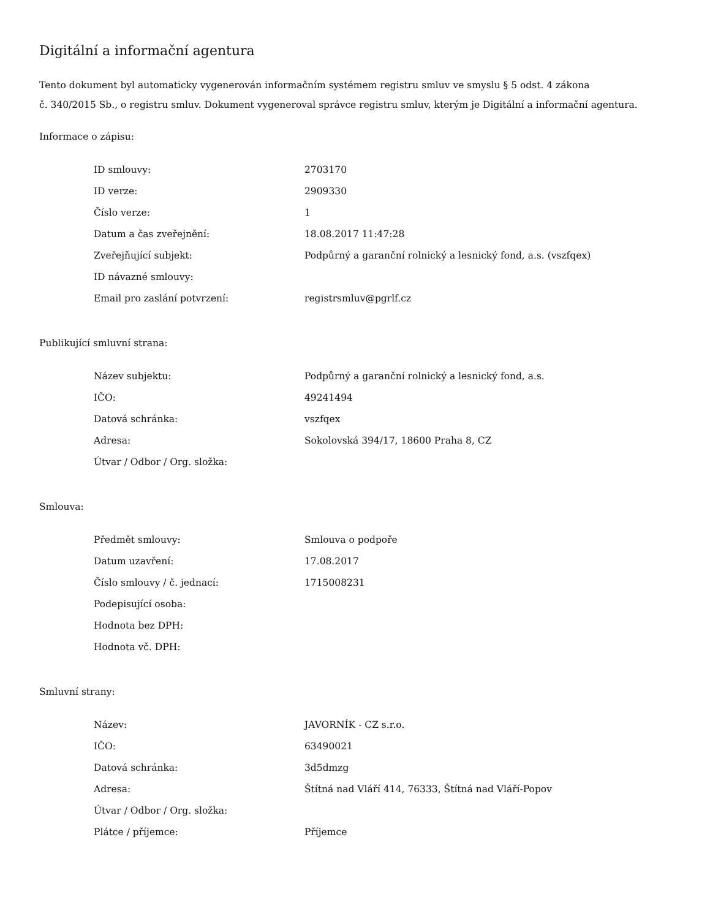Digitální a informační agentura
Tento dokument byl automaticky vygenerován informačním systémem registru smluv ve smyslu § 5 odst. 4 zákona
č. 340/2015 Sb., o registru smluv. Dokument vygeneroval správce registru smluv, kterým je Digitální a informační agentura.
Informace o zápisu:
| ID smlouvy: | 2703170 |
| ID verze: | 2909330 |
| Číslo verze: | 1 |
| Datum a čas zveřejnění: | 18.08.2017 11:47:28 |
| Zveřejňující subjekt: | Podpůrný a garanční rolnický a lesnický fond, a.s. (vszfqex) |
| ID návazné smlouvy: | |
| Email pro zaslání potvrzení: | registrsmluv@pgrlf.cz |
Publikující smluvní strana:
| Název subjektu: | Podpůrný a garanční rolnický a lesnický fond, a.s. |
| IČO: | 49241494 |
| Datová schránka: | vszfqex |
| Adresa: | Sokolovská 394/17, 18600 Praha 8, CZ |
| Útvar / Odbor / Org. složka: | |
Smlouva:
| Předmět smlouvy: | Smlouva o podpoře |
| Datum uzavření: | 17.08.2017 |
| Číslo smlouvy / č. jednací: | 1715008231 |
| Podepisující osoba: | |
| Hodnota bez DPH: | |
| Hodnota vč. DPH: | |
Smluvní strany:
| Název: | JAVORNÍK - CZ s.r.o. |
| IČO: | 63490021 |
| Datová schránka: | 3d5dmzg |
| Adresa: | Štítná nad Vláří 414, 76333, Štítná nad Vláří-Popov |
| Útvar / Odbor / Org. složka: | |
| Plátce / příjemce: | Příjemce |